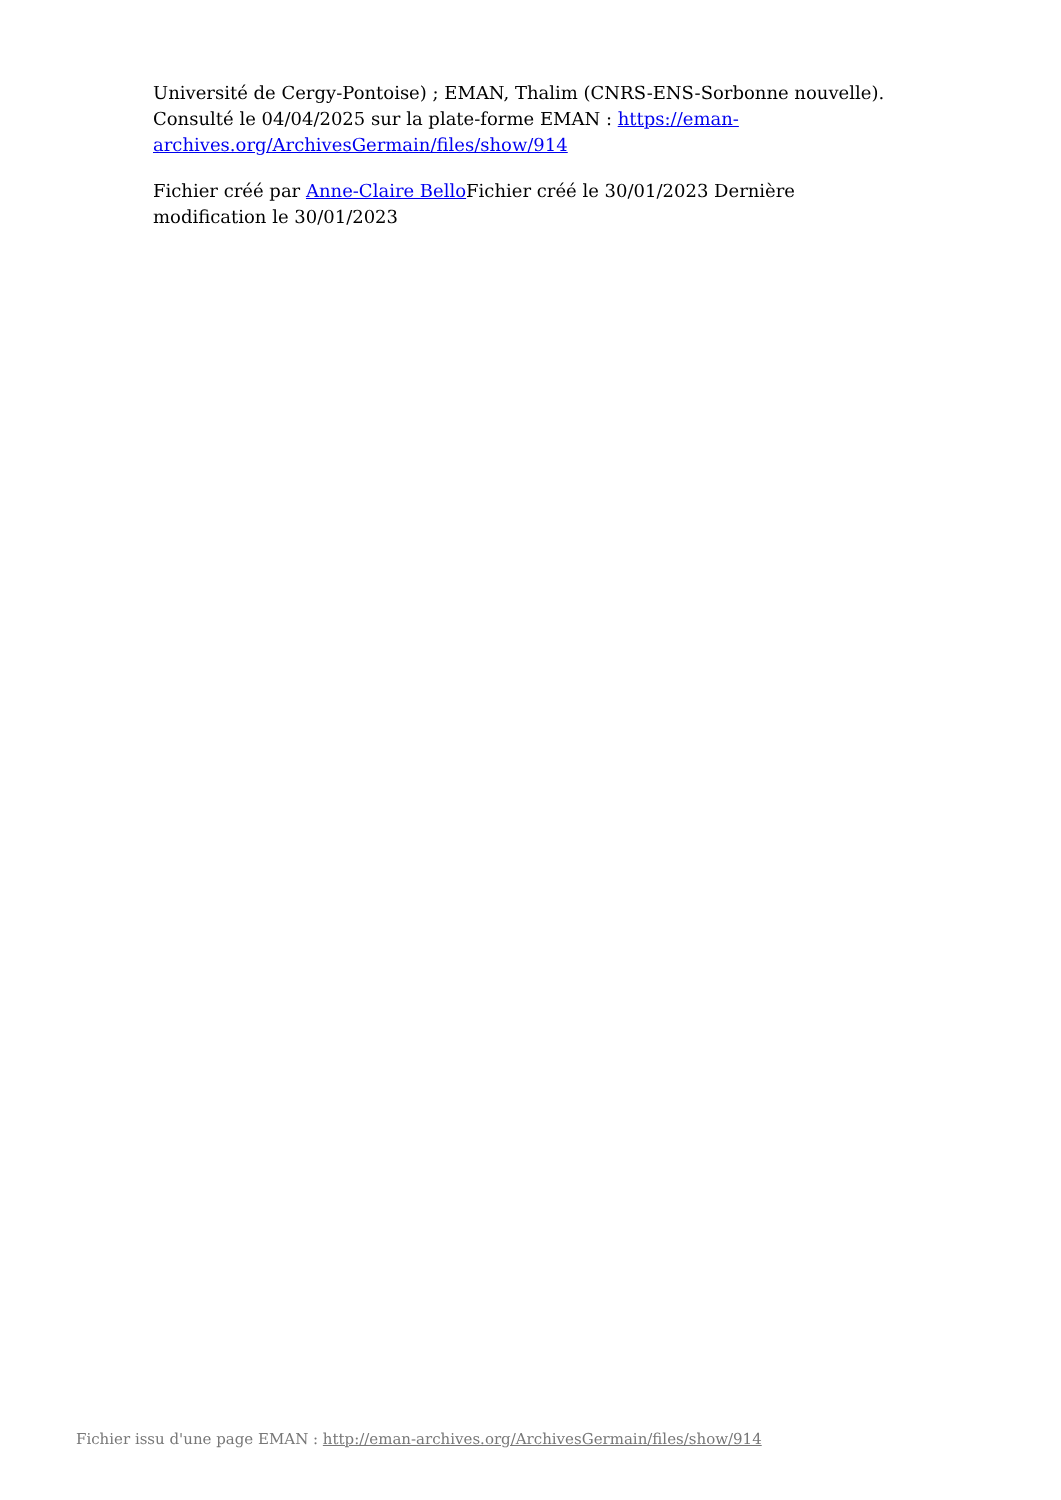Université de Cergy-Pontoise) ; EMAN, Thalim (CNRS-ENS-Sorbonne nouvelle). Consulté le 04/04/2025 sur la plate-forme EMAN : https://eman-archives.org/ArchivesGermain/files/show/914
Fichier créé par Anne-Claire Bello Fichier créé le 30/01/2023 Dernière modification le 30/01/2023
Fichier issu d'une page EMAN : http://eman-archives.org/ArchivesGermain/files/show/914